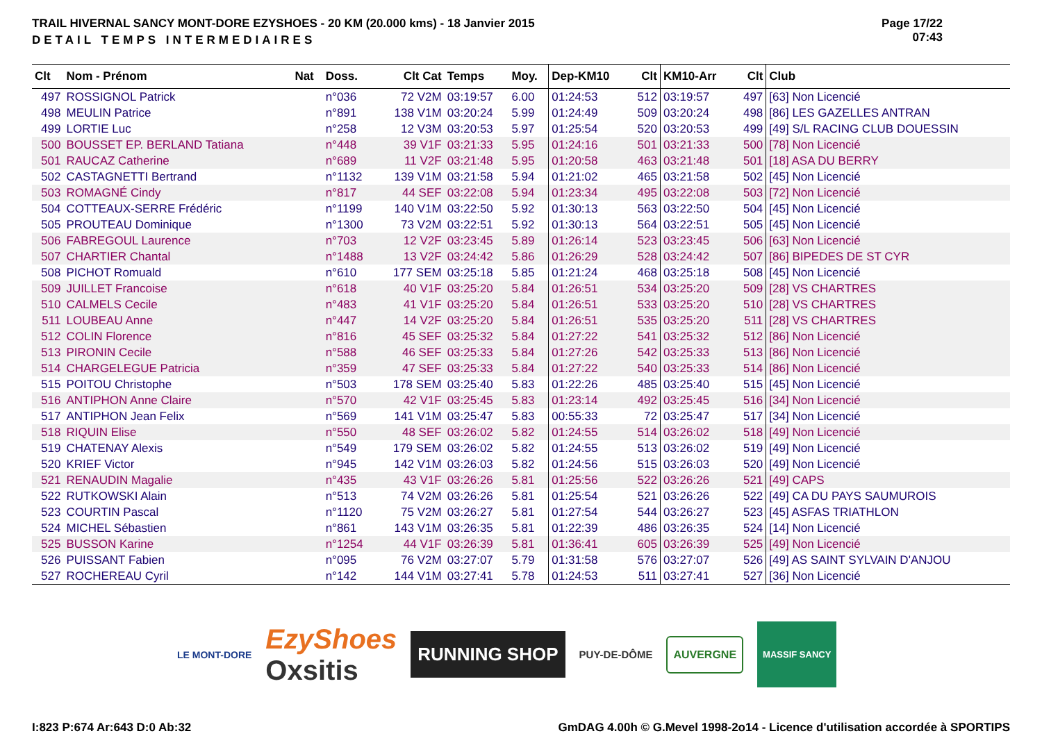TRAIL HIVERNAL SANCY MONT-DORE EZYSHOES - 20 KM (20.000 kms) - 18 Janvier 2015
DETAIL TEMPS INTERMEDIAIRES
Page 17/22
07:43
| Clt | Nom - Prénom | Nat | Doss. | Clt Cat | Temps | Moy. | Dep-KM10 | Clt | KM10-Arr | Clt | Club |
| --- | --- | --- | --- | --- | --- | --- | --- | --- | --- | --- | --- |
| 497 | ROSSIGNOL Patrick | | n°036 | 72 V2M | 03:19:57 | 6.00 | 01:24:53 | 512 | 03:19:57 | 497 | [63] Non Licencié |
| 498 | MEULIN Patrice | | n°891 | 138 V1M | 03:20:24 | 5.99 | 01:24:49 | 509 | 03:20:24 | 498 | [86] LES GAZELLES ANTRAN |
| 499 | LORTIE Luc | | n°258 | 12 V3M | 03:20:53 | 5.97 | 01:25:54 | 520 | 03:20:53 | 499 | [49] S/L RACING CLUB DOUESSIN |
| 500 | BOUSSET EP. BERLAND Tatiana | | n°448 | 39 V1F | 03:21:33 | 5.95 | 01:24:16 | 501 | 03:21:33 | 500 | [78] Non Licencié |
| 501 | RAUCAZ Catherine | | n°689 | 11 V2F | 03:21:48 | 5.95 | 01:20:58 | 463 | 03:21:48 | 501 | [18] ASA DU BERRY |
| 502 | CASTAGNETTI Bertrand | | n°1132 | 139 V1M | 03:21:58 | 5.94 | 01:21:02 | 465 | 03:21:58 | 502 | [45] Non Licencié |
| 503 | ROMAGNÉ Cindy | | n°817 | 44 SEF | 03:22:08 | 5.94 | 01:23:34 | 495 | 03:22:08 | 503 | [72] Non Licencié |
| 504 | COTTEAUX-SERRE Frédéric | | n°1199 | 140 V1M | 03:22:50 | 5.92 | 01:30:13 | 563 | 03:22:50 | 504 | [45] Non Licencié |
| 505 | PROUTEAU Dominique | | n°1300 | 73 V2M | 03:22:51 | 5.92 | 01:30:13 | 564 | 03:22:51 | 505 | [45] Non Licencié |
| 506 | FABREGOUL Laurence | | n°703 | 12 V2F | 03:23:45 | 5.89 | 01:26:14 | 523 | 03:23:45 | 506 | [63] Non Licencié |
| 507 | CHARTIER Chantal | | n°1488 | 13 V2F | 03:24:42 | 5.86 | 01:26:29 | 528 | 03:24:42 | 507 | [86] BIPEDES DE ST CYR |
| 508 | PICHOT Romuald | | n°610 | 177 SEM | 03:25:18 | 5.85 | 01:21:24 | 468 | 03:25:18 | 508 | [45] Non Licencié |
| 509 | JUILLET Francoise | | n°618 | 40 V1F | 03:25:20 | 5.84 | 01:26:51 | 534 | 03:25:20 | 509 | [28] VS CHARTRES |
| 510 | CALMELS Cecile | | n°483 | 41 V1F | 03:25:20 | 5.84 | 01:26:51 | 533 | 03:25:20 | 510 | [28] VS CHARTRES |
| 511 | LOUBEAU Anne | | n°447 | 14 V2F | 03:25:20 | 5.84 | 01:26:51 | 535 | 03:25:20 | 511 | [28] VS CHARTRES |
| 512 | COLIN Florence | | n°816 | 45 SEF | 03:25:32 | 5.84 | 01:27:22 | 541 | 03:25:32 | 512 | [86] Non Licencié |
| 513 | PIRONIN Cecile | | n°588 | 46 SEF | 03:25:33 | 5.84 | 01:27:26 | 542 | 03:25:33 | 513 | [86] Non Licencié |
| 514 | CHARGELEGUE Patricia | | n°359 | 47 SEF | 03:25:33 | 5.84 | 01:27:22 | 540 | 03:25:33 | 514 | [86] Non Licencié |
| 515 | POITOU Christophe | | n°503 | 178 SEM | 03:25:40 | 5.83 | 01:22:26 | 485 | 03:25:40 | 515 | [45] Non Licencié |
| 516 | ANTIPHON Anne Claire | | n°570 | 42 V1F | 03:25:45 | 5.83 | 01:23:14 | 492 | 03:25:45 | 516 | [34] Non Licencié |
| 517 | ANTIPHON Jean Felix | | n°569 | 141 V1M | 03:25:47 | 5.83 | 00:55:33 | 72 | 03:25:47 | 517 | [34] Non Licencié |
| 518 | RIQUIN Elise | | n°550 | 48 SEF | 03:26:02 | 5.82 | 01:24:55 | 514 | 03:26:02 | 518 | [49] Non Licencié |
| 519 | CHATENAY Alexis | | n°549 | 179 SEM | 03:26:02 | 5.82 | 01:24:55 | 513 | 03:26:02 | 519 | [49] Non Licencié |
| 520 | KRIEF Victor | | n°945 | 142 V1M | 03:26:03 | 5.82 | 01:24:56 | 515 | 03:26:03 | 520 | [49] Non Licencié |
| 521 | RENAUDIN Magalie | | n°435 | 43 V1F | 03:26:26 | 5.81 | 01:25:56 | 522 | 03:26:26 | 521 | [49] CAPS |
| 522 | RUTKOWSKI Alain | | n°513 | 74 V2M | 03:26:26 | 5.81 | 01:25:54 | 521 | 03:26:26 | 522 | [49] CA DU PAYS SAUMUROIS |
| 523 | COURTIN Pascal | | n°1120 | 75 V2M | 03:26:27 | 5.81 | 01:27:54 | 544 | 03:26:27 | 523 | [45] ASFAS TRIATHLON |
| 524 | MICHEL Sébastien | | n°861 | 143 V1M | 03:26:35 | 5.81 | 01:22:39 | 486 | 03:26:35 | 524 | [14] Non Licencié |
| 525 | BUSSON Karine | | n°1254 | 44 V1F | 03:26:39 | 5.81 | 01:36:41 | 605 | 03:26:39 | 525 | [49] Non Licencié |
| 526 | PUISSANT Fabien | | n°095 | 76 V2M | 03:27:07 | 5.79 | 01:31:58 | 576 | 03:27:07 | 526 | [49] AS SAINT SYLVAIN D'ANJOU |
| 527 | ROCHEREAU Cyril | | n°142 | 144 V1M | 03:27:41 | 5.78 | 01:24:53 | 511 | 03:27:41 | 527 | [36] Non Licencié |
LE MONT-DORE
EzyShoes
Oxsitis
RUNNING SHOP
PUY-DE-DÔME
AUVERGNE
MASSIF SANCY
I:823 P:674 Ar:643 D:0 Ab:32 GmDAG 4.00h © G.Mevel 1998-2o14 - Licence d'utilisation accordée à SPORTIPS